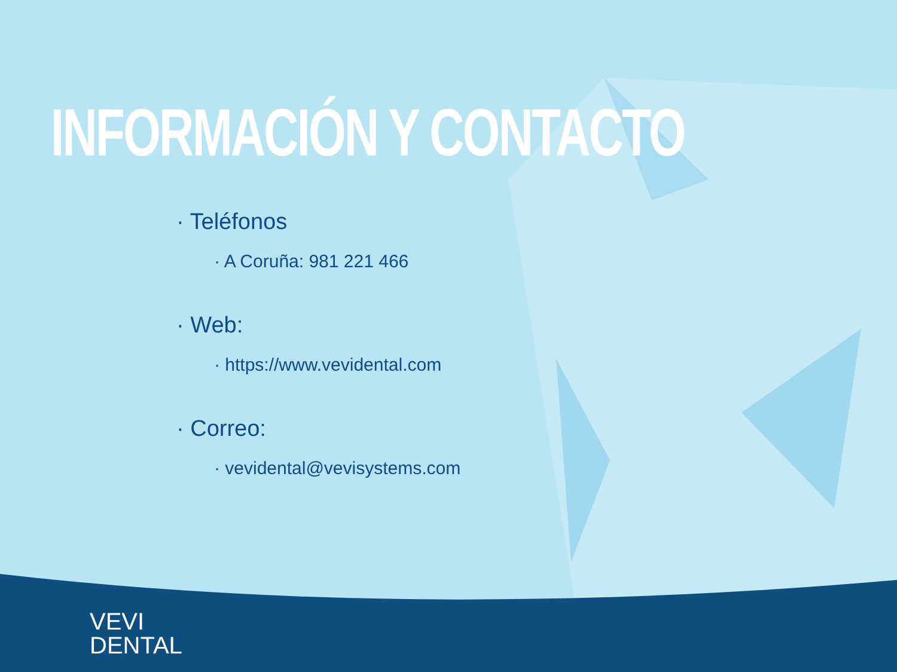INFORMACIÓN Y CONTACTO
· Teléfonos
· A Coruña: 981 221 466
· Web:
· https://www.vevidental.com
· Correo:
· vevidental@vevisystems.com
VEVI
DENTAL